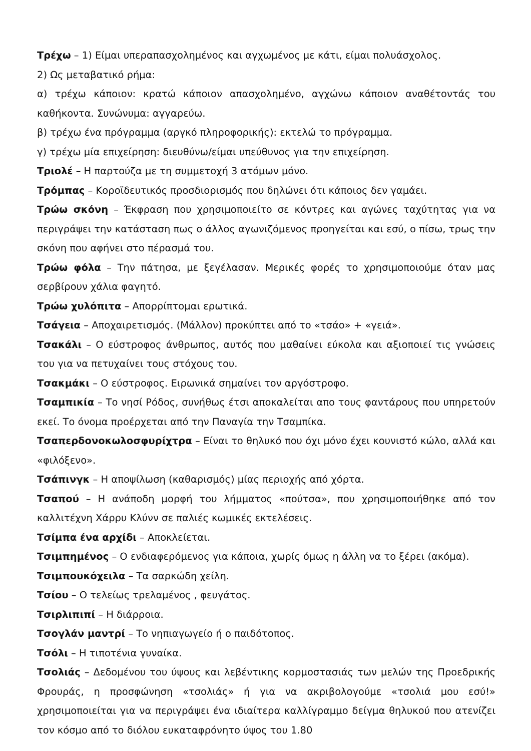Τρέχω – 1) Είμαι υπεραπασχολημένος και αγχωμένος με κάτι, είμαι πολυάσχολος.
2) Ως μεταβατικό ρήμα:
α) τρέχω κάποιον: κρατώ κάποιον απασχολημένο, αγχώνω κάποιον αναθέτοντάς του καθήκοντα. Συνώνυμα: αγγαρεύω.
β) τρέχω ένα πρόγραμμα (αργκό πληροφορικής): εκτελώ το πρόγραμμα.
γ) τρέχω μία επιχείρηση: διευθύνω/είμαι υπεύθυνος για την επιχείρηση.
Τριολέ – Η παρτούζα με τη συμμετοχή 3 ατόμων μόνο.
Τρόμπας – Κοροϊδευτικός προσδιορισμός που δηλώνει ότι κάποιος δεν γαμάει.
Τρώω σκόνη – Έκφραση που χρησιμοποιείτο σε κόντρες και αγώνες ταχύτητας για να περιγράψει την κατάσταση πως ο άλλος αγωνιζόμενος προηγείται και εσύ, ο πίσω, τρως την σκόνη που αφήνει στο πέρασμά του.
Τρώω φόλα – Την πάτησα, με ξεγέλασαν. Μερικές φορές το χρησιμοποιούμε όταν μας σερβίρουν χάλια φαγητό.
Τρώω χυλόπιτα – Απορρίπτομαι ερωτικά.
Τσάγεια – Αποχαιρετισμός. (Μάλλον) προκύπτει από το «τσάο» + «γειά».
Τσακάλι – Ο εύστροφος άνθρωπος, αυτός που μαθαίνει εύκολα και αξιοποιεί τις γνώσεις του για να πετυχαίνει τους στόχους του.
Τσακμάκι – Ο εύστροφος. Ειρωνικά σημαίνει τον αργόστροφο.
Τσαμπικία – Το νησί Ρόδος, συνήθως έτσι αποκαλείται απο τους φαντάρους που υπηρετούν εκεί. Το όνομα προέρχεται από την Παναγία την Τσαμπίκα.
Τσαπερδονοκωλοσφυρίχτρα – Είναι το θηλυκό που όχι μόνο έχει κουνιστό κώλο, αλλά και «φιλόξενο».
Τσάπινγκ – Η αποψίλωση (καθαρισμός) μίας περιοχής από χόρτα.
Τσαπού – Η ανάποδη μορφή του λήμματος «πούτσα», που χρησιμοποιήθηκε από τον καλλιτέχνη Χάρρυ Κλύνν σε παλιές κωμικές εκτελέσεις.
Τσίμπα ένα αρχίδι – Αποκλείεται.
Τσιμπημένος – Ο ενδιαφερόμενος για κάποια, χωρίς όμως η άλλη να το ξέρει (ακόμα).
Τσιμπουκόχειλα – Τα σαρκώδη χείλη.
Τσίου – Ο τελείως τρελαμένος , φευγάτος.
Τσιρλιπιπί – Η διάρροια.
Τσογλάν μαντρί – Το νηπιαγωγείο ή ο παιδότοπος.
Τσόλι – Η τιποτένια γυναίκα.
Τσολιάς – Δεδομένου του ύψους και λεβέντικης κορμοστασιάς των μελών της Προεδρικής Φρουράς, η προσφώνηση «τσολιάς» ή για να ακριβολογούμε «τσολιά μου εσύ!» χρησιμοποιείται για να περιγράψει ένα ιδιαίτερα καλλίγραμμο δείγμα θηλυκού που ατενίζει τον κόσμο από το διόλου ευκαταφρόνητο ύψος του 1.80